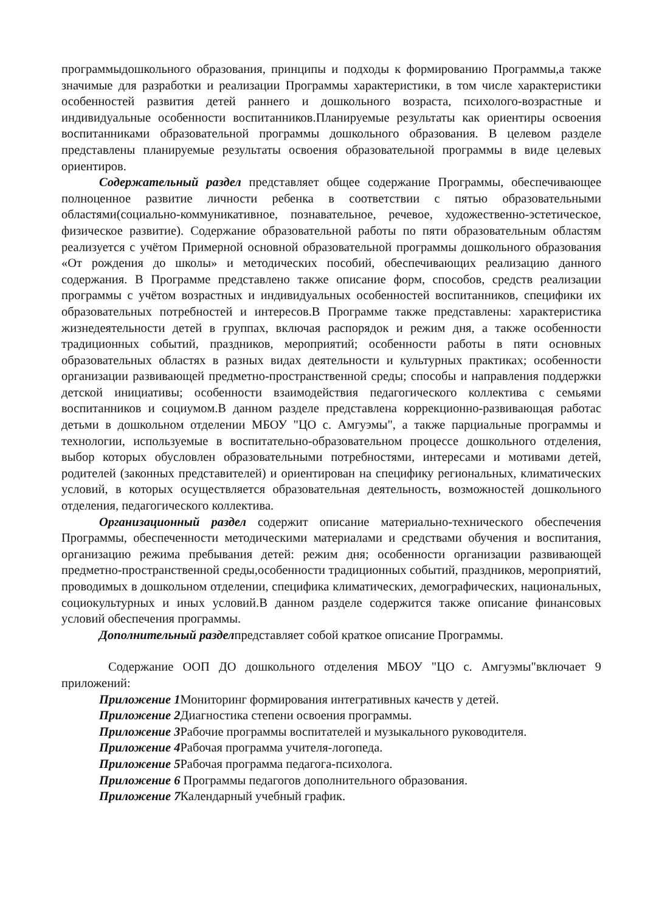программыдошкольного образования, принципы и подходы к формированию Программы,а также значимые для разработки и реализации Программы характеристики, в том числе характеристики особенностей развития детей раннего и дошкольного возраста, психолого-возрастные и индивидуальные особенности воспитанников.Планируемые результаты как ориентиры освоения воспитанниками образовательной программы дошкольного образования. В целевом разделе представлены планируемые результаты освоения образовательной программы в виде целевых ориентиров.
Содержательный раздел представляет общее содержание Программы, обеспечивающее полноценное развитие личности ребенка в соответствии с пятью образовательными областями(социально-коммуникативное, познавательное, речевое, художественно-эстетическое, физическое развитие). Содержание образовательной работы по пяти образовательным областям реализуется с учётом Примерной основной образовательной программы дошкольного образования «От рождения до школы» и методических пособий, обеспечивающих реализацию данного содержания. В Программе представлено также описание форм, способов, средств реализации программы с учётом возрастных и индивидуальных особенностей воспитанников, специфики их образовательных потребностей и интересов.В Программе также представлены: характеристика жизнедеятельности детей в группах, включая распорядок и режим дня, а также особенности традиционных событий, праздников, мероприятий; особенности работы в пяти основных образовательных областях в разных видах деятельности и культурных практиках; особенности организации развивающей предметно-пространственной среды; способы и направления поддержки детской инициативы; особенности взаимодействия педагогического коллектива с семьями воспитанников и социумом.В данном разделе представлена коррекционно-развивающая работас детьми в дошкольном отделении МБОУ "ЦО с. Амгуэмы", а также парциальные программы и технологии, используемые в воспитательно-образовательном процессе дошкольного отделения, выбор которых обусловлен образовательными потребностями, интересами и мотивами детей, родителей (законных представителей) и ориентирован на специфику региональных, климатических условий, в которых осуществляется образовательная деятельность, возможностей дошкольного отделения, педагогического коллектива.
Организационный раздел содержит описание материально-технического обеспечения Программы, обеспеченности методическими материалами и средствами обучения и воспитания, организацию режима пребывания детей: режим дня; особенности организации развивающей предметно-пространственной среды,особенности традиционных событий, праздников, мероприятий, проводимых в дошкольном отделении, специфика климатических, демографических, национальных, социокультурных и иных условий.В данном разделе содержится также описание финансовых условий обеспечения программы.
Дополнительный разделпредставляет собой краткое описание Программы.
Содержание ООП ДО дошкольного отделения МБОУ "ЦО с. Амгуэмы"включает 9 приложений:
Приложение 1 Мониторинг формирования интегративных качеств у детей.
Приложение 2 Диагностика степени освоения программы.
Приложение 3 Рабочие программы воспитателей и музыкального руководителя.
Приложение 4 Рабочая программа учителя-логопеда.
Приложение 5 Рабочая программа педагога-психолога.
Приложение 6 Программы педагогов дополнительного образования.
Приложение 7 Календарный учебный график.